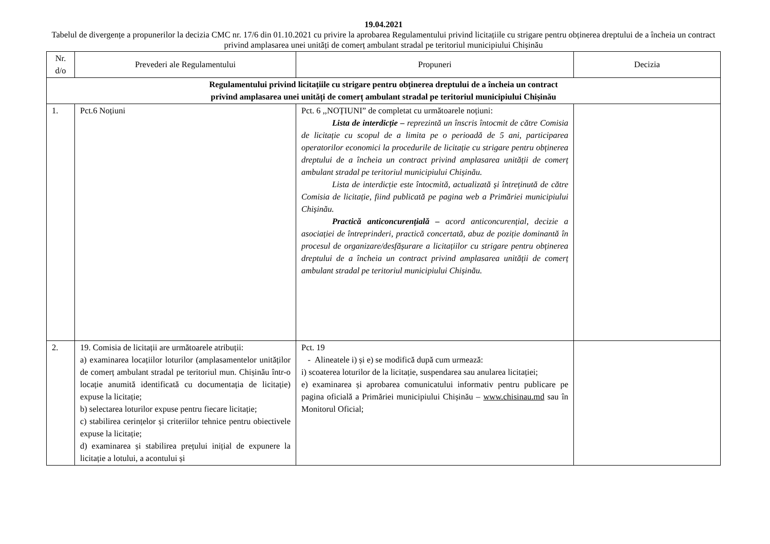19.04.2021
Tabelul de divergențe a propunerilor la decizia CMC nr. 17/6 din 01.10.2021 cu privire la aprobarea Regulamentului privind licitațiile cu strigare pentru obținerea dreptului de a încheia un contract privind amplasarea unei unități de comerț ambulant stradal pe teritoriul municipiului Chișinău
| Nr. d/o | Prevederi ale Regulamentului | Propuneri | Decizia |
| --- | --- | --- | --- |
| Regulamentului privind licitațiile cu strigare pentru obținerea dreptului de a încheia un contract privind amplasarea unei unități de comerț ambulant stradal pe teritoriul municipiului Chișinău | | | |
| 1. | Pct.6 Noțiuni | Pct. 6 ,,NOȚIUNI” de completat cu următoarele noțiuni: Lista de interdicție – reprezintă un înscris întocmit de către Comisia de licitație cu scopul de a limita pe o perioadă de 5 ani, participarea operatorilor economici la procedurile de licitație cu strigare pentru obținerea dreptului de a încheia un contract privind amplasarea unității de comerț ambulant stradal pe teritoriul municipiului Chișinău. Lista de interdicție este întocmită, actualizată și întreținută de către Comisia de licitație, fiind publicată pe pagina web a Primăriei municipiului Chișinău. Practică anticoncurențială – acord anticoncurențial, decizie a asociației de întreprinderi, practică concertată, abuz de poziție dominantă în procesul de organizare/desfășurare a licitațiilor cu strigare pentru obținerea dreptului de a încheia un contract privind amplasarea unității de comerț ambulant stradal pe teritoriul municipiului Chișinău. | |
| 2. | 19. Comisia de licitații are următoarele atribuții: a) examinarea locațiilor loturilor (amplasamentelor unităților de comerț ambulant stradal pe teritoriul mun. Chișinău într-o locație anumită identificată cu documentația de licitație) expuse la licitație; b) selectarea loturilor expuse pentru fiecare licitație; c) stabilirea cerințelor și criteriilor tehnice pentru obiectivele expuse la licitație; d) examinarea și stabilirea prețului inițial de expunere la licitație a lotului, a acontului și | Pct. 19 - Alineatele i) și e) se modifică după cum urmează: i) scoaterea loturilor de la licitație, suspendarea sau anularea licitației; e) examinarea și aprobarea comunicatului informativ pentru publicare pe pagina oficială a Primăriei municipiului Chișinău – www.chisinau.md sau în Monitorul Oficial; | |